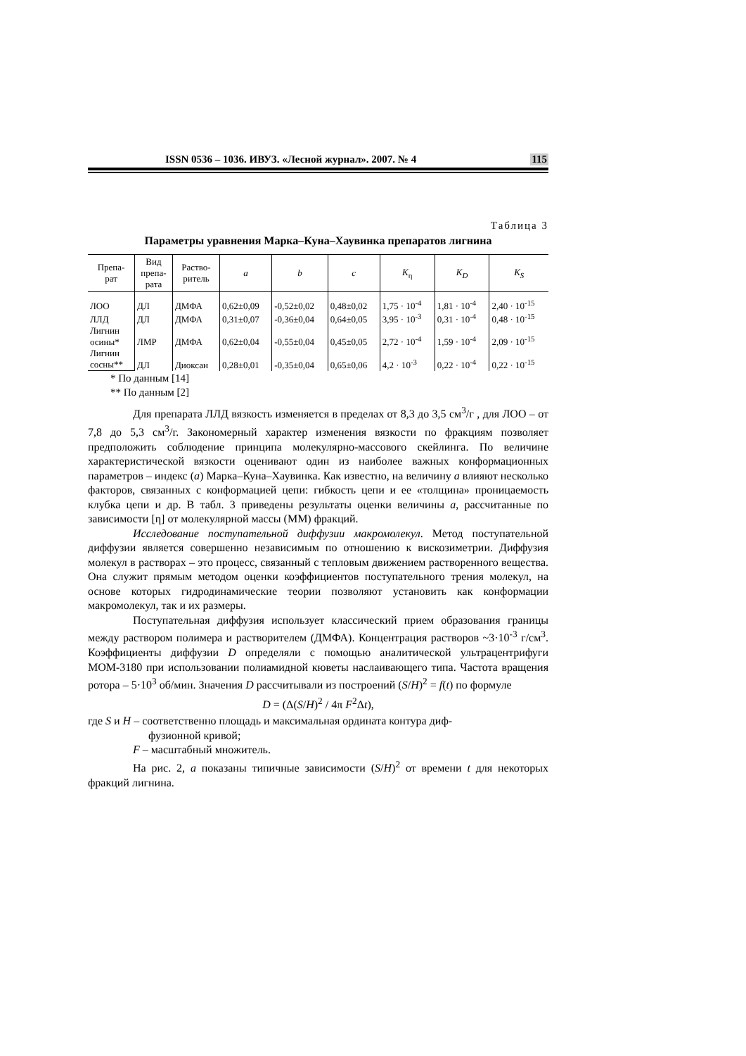ISSN 0536 – 1036. ИВУЗ. «Лесной журнал». 2007. № 4 115
Таблица 3
Параметры уравнения Марка–Куна–Хаувинка препаратов лигнина
| Препа- рат | Вид препа- рата | Раство- ритель | a | b | c | K<sub>η</sub> | K<sub>D</sub> | K<sub>S</sub> |
| --- | --- | --- | --- | --- | --- | --- | --- | --- |
| ЛОО | ДЛ | ДМФА | 0,62±0,09 | -0,52±0,02 | 0,48±0,02 | 1,75 · 10<sup>-4</sup> | 1,81 · 10<sup>-4</sup> | 2,40 · 10<sup>-15</sup> |
| ЛЛД | ДЛ | ДМФА | 0,31±0,07 | -0,36±0,04 | 0,64±0,05 | 3,95 · 10<sup>-3</sup> | 0,31 · 10<sup>-4</sup> | 0,48 · 10<sup>-15</sup> |
| Лигнин осины* | ЛМР | ДМФА | 0,62±0,04 | -0,55±0,04 | 0,45±0,05 | 2,72 · 10<sup>-4</sup> | 1,59 · 10<sup>-4</sup> | 2,09 · 10<sup>-15</sup> |
| Лигнин сосны** | ДЛ | Диоксан | 0,28±0,01 | -0,35±0,04 | 0,65±0,06 | 4,2 · 10<sup>-3</sup> | 0,22 · 10<sup>-4</sup> | 0,22 · 10<sup>-15</sup> |
* По данным [14]
** По данным [2]
Для препарата ЛЛД вязкость изменяется в пределах от 8,3 до 3,5 см<sup>3</sup>/г , для ЛОО – от 7,8 до 5,3 см<sup>3</sup>/г. Закономерный характер изменения вязкости по фракциям позволяет предположить соблюдение принципа молекулярно-массового скейлинга. По величине характеристической вязкости оценивают один из наиболее важных конформационных параметров – индекс (a) Марка–Куна–Хаувинка. Как известно, на величину a влияют несколько факторов, связанных с конформацией цепи: гибкость цепи и ее «толщина» проницаемость клубка цепи и др. В табл. 3 приведены результаты оценки величины a, рассчитанные по зависимости [η] от молекулярной массы (ММ) фракций.
Исследование поступательной диффузии макромолекул. Метод поступательной диффузии является совершенно независимым по отношению к вискозиметрии. Диффузия молекул в растворах – это процесс, связанный с тепловым движением растворенного вещества. Она служит прямым методом оценки коэффициентов поступательного трения молекул, на основе которых гидродинамические теории позволяют установить как конформации макромолекул, так и их размеры.
Поступательная диффузия использует классический прием образования границы между раствором полимера и растворителем (ДМФА). Концентрация растворов ~3·10<sup>-3</sup> г/см<sup>3</sup>. Коэффициенты диффузии D определяли с помощью аналитической ультрацентрифуги МОМ-3180 при использовании полиамидной кюветы наслаивающего типа. Частота вращения ротора – 5·10<sup>3</sup> об/мин. Значения D рассчитывали из построений (S/H)<sup>2</sup> = f(t) по формуле
D = (Δ(S/H)<sup>2</sup> / 4π F<sup>2</sup>Δt),
где S и H – соответственно площадь и максимальная ордината контура диф-
фузионной кривой;
F – масштабный множитель.
На рис. 2, a показаны типичные зависимости (S/H)<sup>2</sup> от времени t для некоторых фракций лигнина.